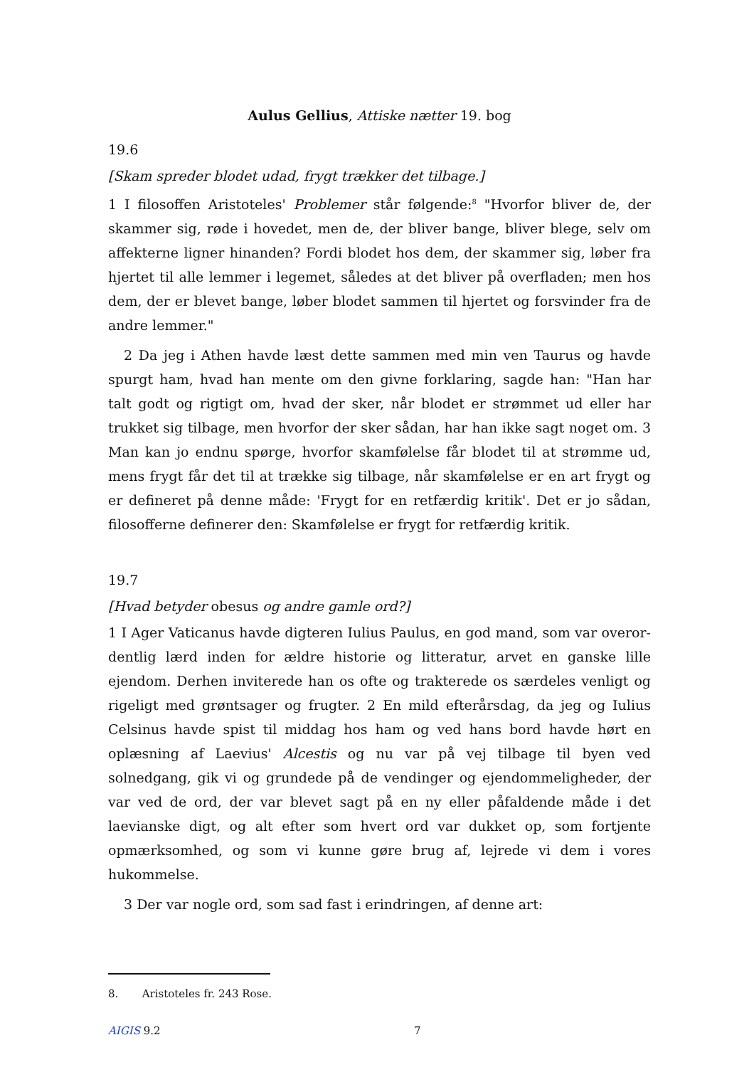Aulus Gellius, Attiske nætter 19. bog
19.6
[Skam spreder blodet udad, frygt trækker det tilbage.]
1 I filosoffen Aristoteles' Problemer står følgende:<sup>8</sup> "Hvorfor bliver de, der skammer sig, røde i hovedet, men de, der bliver bange, bliver blege, selv om affek­terne ligner hinanden? Fordi blodet hos dem, der skammer sig, løber fra hjertet til alle lemmer i legemet, således at det bliver på overfladen; men hos dem, der er blevet bange, løber blodet sammen til hjertet og forsvinder fra de andre lemmer."
2 Da jeg i Athen havde læst dette sammen med min ven Taurus og havde spurgt ham, hvad han mente om den givne forklaring, sagde han: "Han har talt godt og rigtigt om, hvad der sker, når blodet er strømmet ud eller har trukket sig tilbage, men hvorfor der sker sådan, har han ikke sagt noget om. 3 Man kan jo endnu spørge, hvorfor skamfølelse får blodet til at strømme ud, mens frygt får det til at trække sig tilbage, når skamfølelse er en art frygt og er defineret på denne måde: 'Frygt for en retfærdig kritik'. Det er jo sådan, filosofferne definerer den: Skam­følelse er frygt for retfærdig kritik.
19.7
[Hvad betyder obesus og andre gamle ord?]
1 I Ager Vaticanus havde digteren Iulius Paulus, en god mand, som var overor­dentlig lærd inden for ældre historie og litteratur, arvet en ganske lille ejendom. Derhen inviterede han os ofte og trakterede os særdeles venligt og rigeligt med grøntsager og frugter. 2 En mild efterårsdag, da jeg og Iulius Celsinus havde spist til middag hos ham og ved hans bord havde hørt en oplæsning af Laevius' Alcestis og nu var på vej tilbage til byen ved solnedgang, gik vi og grundede på de ven­dinger og ejendommeligheder, der var ved de ord, der var blevet sagt på en ny eller påfaldende måde i det laevianske digt, og alt efter som hvert ord var dukket op, som fortjente opmærksomhed, og som vi kunne gøre brug af, lejrede vi dem i vores hukommelse.
3 Der var nogle ord, som sad fast i erindringen, af denne art:
8. Aristoteles fr. 243 Rose.
AIGIS 9.2 7